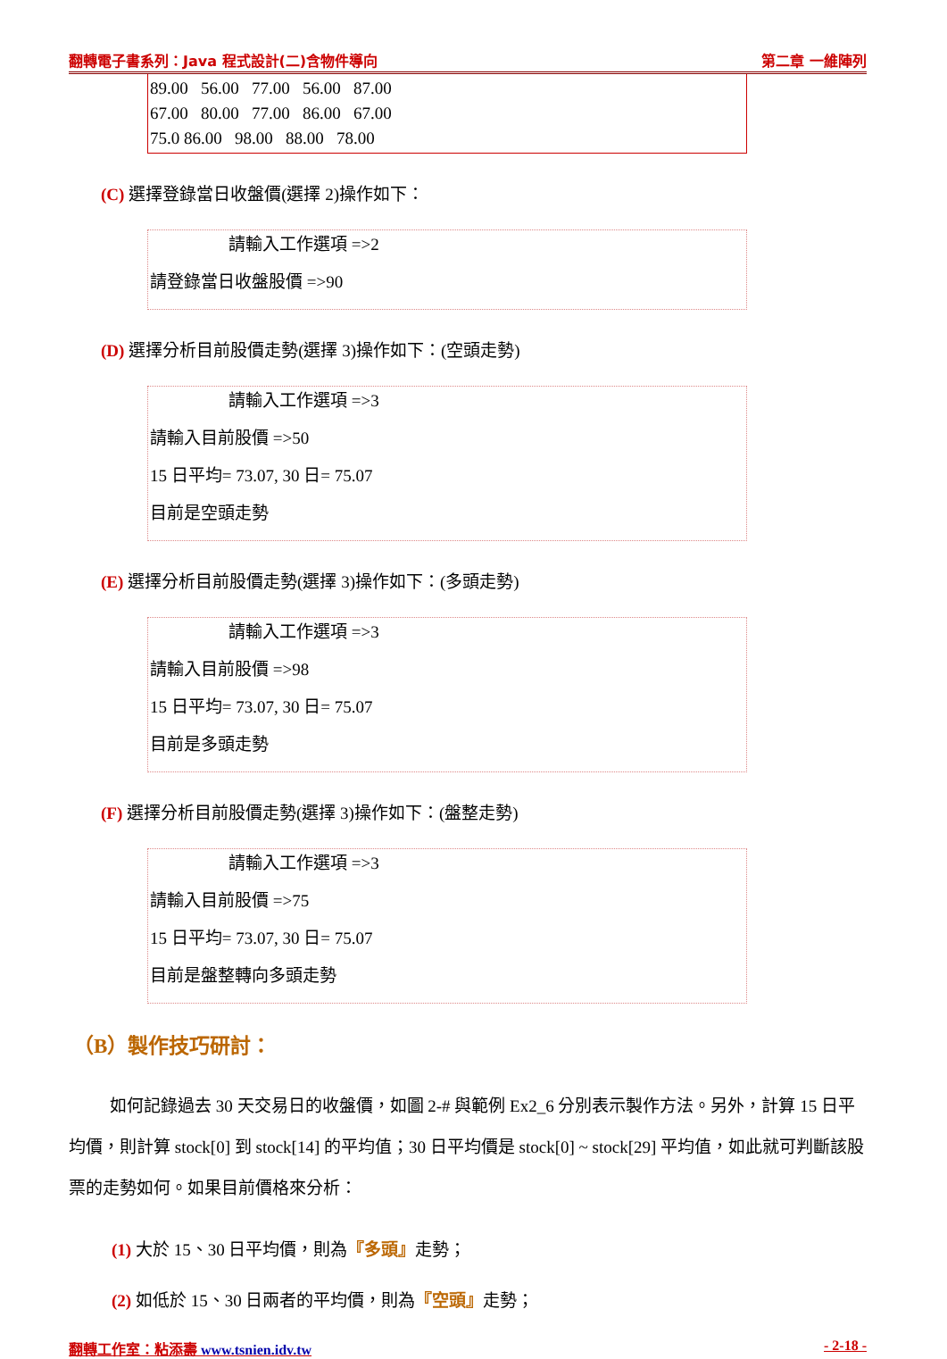翻轉電子書系列：Java 程式設計(二)含物件導向 第二章 一維陣列
89.00 56.00 77.00 56.00 87.00
67.00 80.00 77.00 86.00 67.00
75.0 86.00 98.00 88.00 78.00
(C) 選擇登錄當日收盤價(選擇 2)操作如下：
請輸入工作選項 =>2
請登錄當日收盤股價 =>90
(D) 選擇分析目前股價走勢(選擇 3)操作如下：(空頭走勢)
請輸入工作選項 =>3
請輸入目前股價 =>50
15 日平均= 73.07, 30 日= 75.07
目前是空頭走勢
(E) 選擇分析目前股價走勢(選擇 3)操作如下：(多頭走勢)
請輸入工作選項 =>3
請輸入目前股價 =>98
15 日平均= 73.07, 30 日= 75.07
目前是多頭走勢
(F) 選擇分析目前股價走勢(選擇 3)操作如下：(盤整走勢)
請輸入工作選項 =>3
請輸入目前股價 =>75
15 日平均= 73.07, 30 日= 75.07
目前是盤整轉向多頭走勢
（B）製作技巧研討：
如何記錄過去 30 天交易日的收盤價，如圖 2-# 與範例 Ex2_6 分別表示製作方法。另外，計算 15 日平均價，則計算 stock[0] 到 stock[14] 的平均值；30 日平均價是 stock[0] ~ stock[29] 平均值，如此就可判斷該股票的走勢如何。如果目前價格來分析：
(1) 大於 15、30 日平均價，則為『多頭』走勢；
(2) 如低於 15、30 日兩者的平均價，則為『空頭』走勢；
翻轉工作室：粘添壽 www.tsnien.idv.tw - 2-18 -